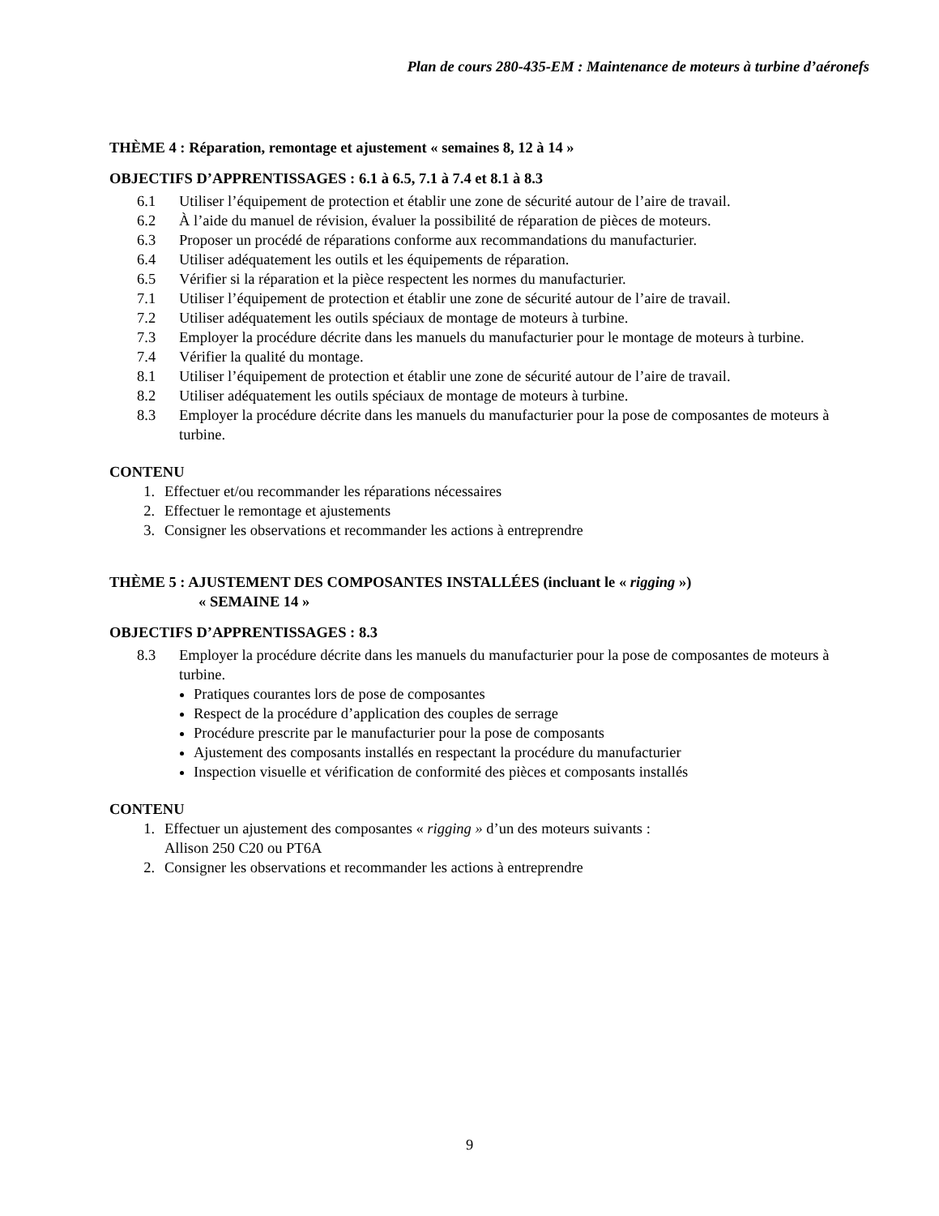Plan de cours 280-435-EM : Maintenance de moteurs à turbine d’aéronefs
THÈME 4 : Réparation, remontage et ajustement « semaines 8, 12 à 14 »
OBJECTIFS D’APPRENTISSAGES : 6.1 à 6.5, 7.1 à 7.4 et 8.1 à 8.3
6.1 Utiliser l’équipement de protection et établir une zone de sécurité autour de l’aire de travail.
6.2 À l’aide du manuel de révision, évaluer la possibilité de réparation de pièces de moteurs.
6.3 Proposer un procédé de réparations conforme aux recommandations du manufacturier.
6.4 Utiliser adéquatement les outils et les équipements de réparation.
6.5 Vérifier si la réparation et la pièce respectent les normes du manufacturier.
7.1 Utiliser l’équipement de protection et établir une zone de sécurité autour de l’aire de travail.
7.2 Utiliser adéquatement les outils spéciaux de montage de moteurs à turbine.
7.3 Employer la procédure décrite dans les manuels du manufacturier pour le montage de moteurs à turbine.
7.4 Vérifier la qualité du montage.
8.1 Utiliser l’équipement de protection et établir une zone de sécurité autour de l’aire de travail.
8.2 Utiliser adéquatement les outils spéciaux de montage de moteurs à turbine.
8.3 Employer la procédure décrite dans les manuels du manufacturier pour la pose de composantes de moteurs à turbine.
CONTENU
1. Effectuer et/ou recommander les réparations nécessaires
2. Effectuer le remontage et ajustements
3. Consigner les observations et recommander les actions à entreprendre
THÈME 5 : AJUSTEMENT DES COMPOSANTES INSTALLÉES (incluant le « rigging »)
« SEMAINE 14 »
OBJECTIFS D’APPRENTISSAGES : 8.3
8.3 Employer la procédure décrite dans les manuels du manufacturier pour la pose de composantes de moteurs à turbine.
Pratiques courantes lors de pose de composantes
Respect de la procédure d’application des couples de serrage
Procédure prescrite par le manufacturier pour la pose de composants
Ajustement des composants installés en respectant la procédure du manufacturier
Inspection visuelle et vérification de conformité des pièces et composants installés
CONTENU
1. Effectuer un ajustement des composantes « rigging » d’un des moteurs suivants :
Allison 250 C20 ou PT6A
2. Consigner les observations et recommander les actions à entreprendre
9